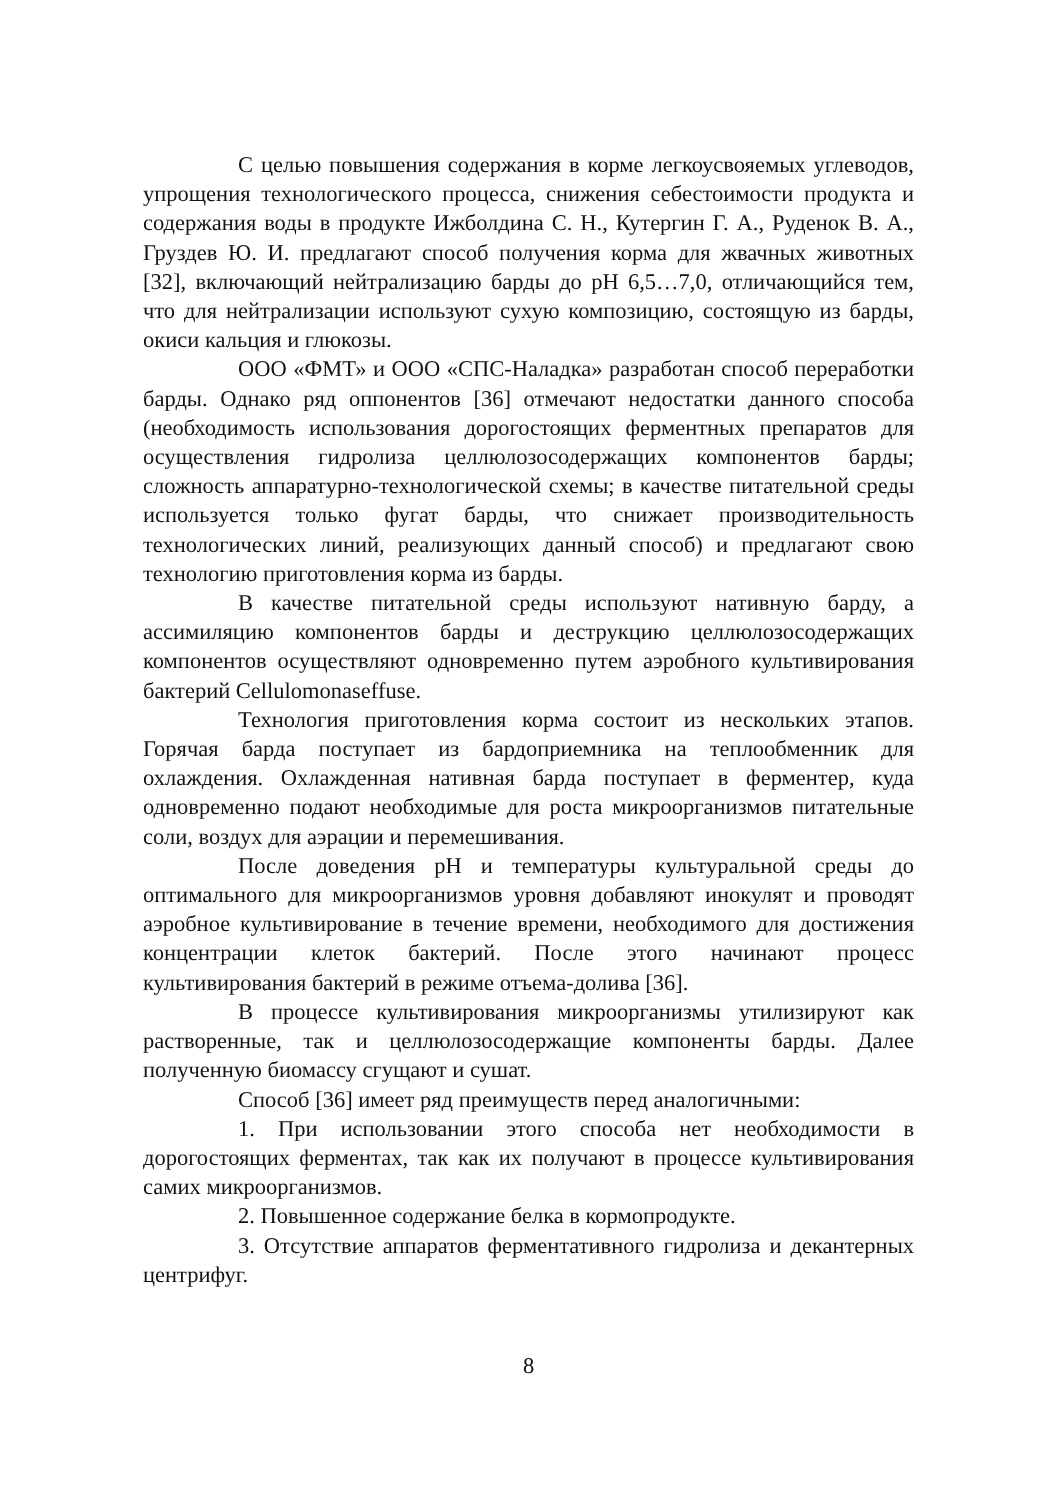С целью повышения содержания в корме легкоусвояемых углеводов, упрощения технологического процесса, снижения себестоимости продукта и содержания воды в продукте Ижболдина С. Н., Кутергин Г. А., Руденок В. А., Груздев Ю. И. предлагают способ получения корма для жвачных животных [32], включающий нейтрализацию барды до pH 6,5…7,0, отличающийся тем, что для нейтрализации используют сухую композицию, состоящую из барды, окиси кальция и глюкозы.
ООО «ФМТ» и ООО «СПС-Наладка» разработан способ переработки барды. Однако ряд оппонентов [36] отмечают недостатки данного способа (необходимость использования дорогостоящих ферментных препаратов для осуществления гидролиза целлюлозосодержащих компонентов барды; сложность аппаратурно-технологической схемы; в качестве питательной среды используется только фугат барды, что снижает производительность технологических линий, реализующих данный способ) и предлагают свою технологию приготовления корма из барды.
В качестве питательной среды используют нативную барду, а ассимиляцию компонентов барды и деструкцию целлюлозосодержащих компонентов осуществляют одновременно путем аэробного культивирования бактерий Cellulomonaseffuse.
Технология приготовления корма состоит из нескольких этапов. Горячая барда поступает из бардоприемника на теплообменник для охлаждения. Охлажденная нативная барда поступает в ферментер, куда одновременно подают необходимые для роста микроорганизмов питательные соли, воздух для аэрации и перемешивания.
После доведения pH и температуры культуральной среды до оптимального для микроорганизмов уровня добавляют инокулят и проводят аэробное культивирование в течение времени, необходимого для достижения концентрации клеток бактерий. После этого начинают процесс культивирования бактерий в режиме отъема-долива [36].
В процессе культивирования микроорганизмы утилизируют как растворенные, так и целлюлозосодержащие компоненты барды. Далее полученную биомассу сгущают и сушат.
Способ [36] имеет ряд преимуществ перед аналогичными:
1. При использовании этого способа нет необходимости в дорогостоящих ферментах, так как их получают в процессе культивирования самих микроорганизмов.
2. Повышенное содержание белка в кормопродукте.
3. Отсутствие аппаратов ферментативного гидролиза и декантерных центрифуг.
8